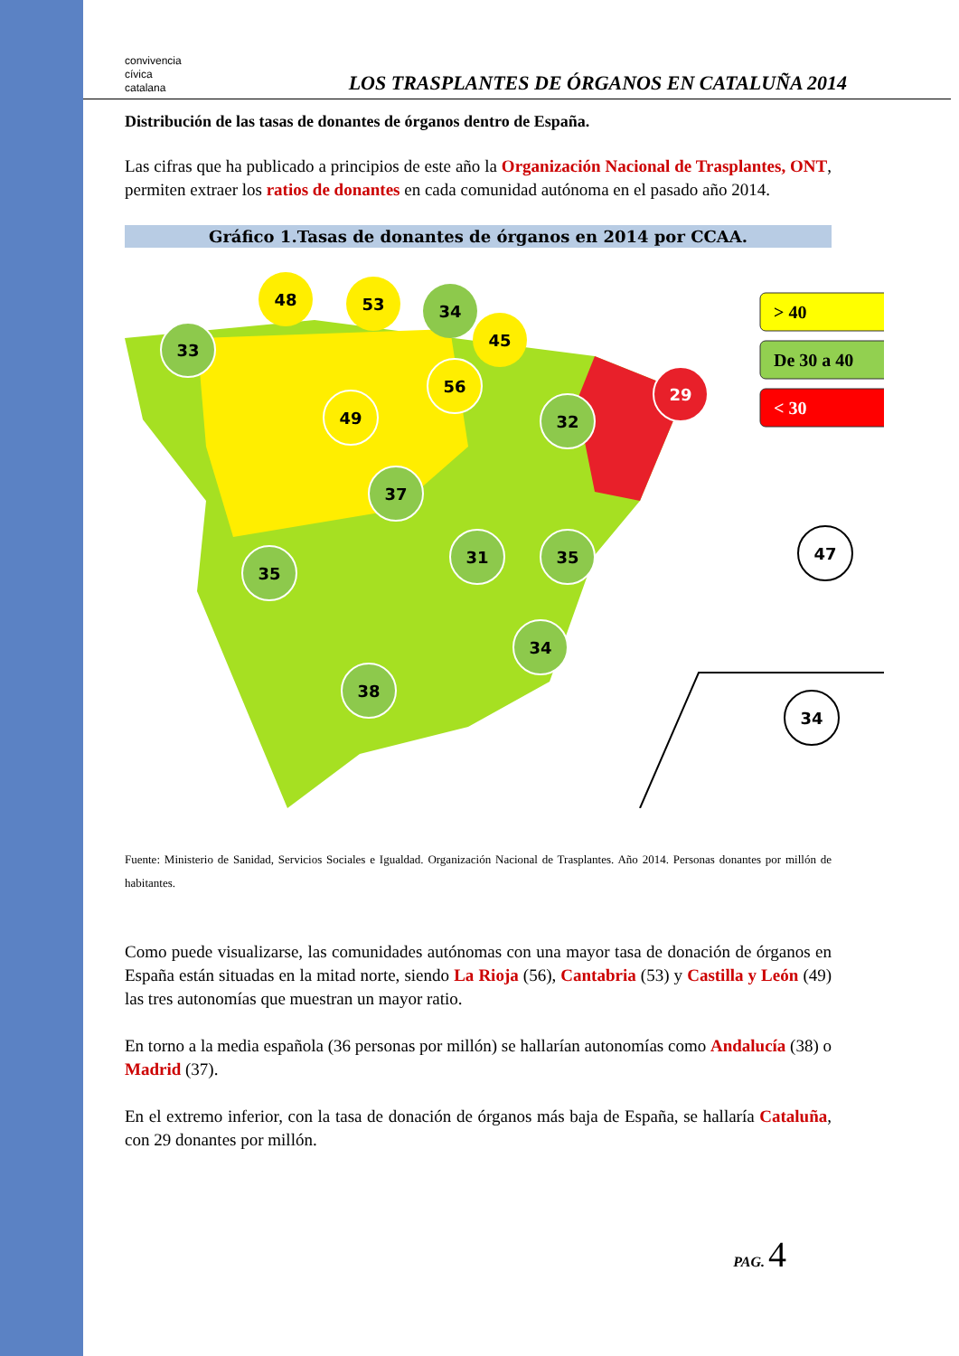convivencia
cívica
catalana
LOS TRASPLANTES DE ÓRGANOS EN CATALUÑA 2014
Distribución de las tasas de donantes de órganos dentro de España.
Las cifras que ha publicado a principios de este año la Organización Nacional de Trasplantes, ONT, permiten extraer los ratios de donantes en cada comunidad autónoma en el pasado año 2014.
Gráfico 1.Tasas de donantes de órganos en 2014 por CCAA.
33
48
53
34
45
56
49
32
29
37
31
35
35
34
38
47
34
> 40
De 30 a 40
< 30
Fuente: Ministerio de Sanidad, Servicios Sociales e Igualdad. Organización Nacional de Trasplantes. Año 2014. Personas donantes por millón de habitantes.
Como puede visualizarse, las comunidades autónomas con una mayor tasa de donación de órganos en España están situadas en la mitad norte, siendo La Rioja (56), Cantabria (53) y Castilla y León (49) las tres autonomías que muestran un mayor ratio.
En torno a la media española (36 personas por millón) se hallarían autonomías como Andalucía (38) o Madrid (37).
En el extremo inferior, con la tasa de donación de órganos más baja de España, se hallaría Cataluña, con 29 donantes por millón.
PAG. 4